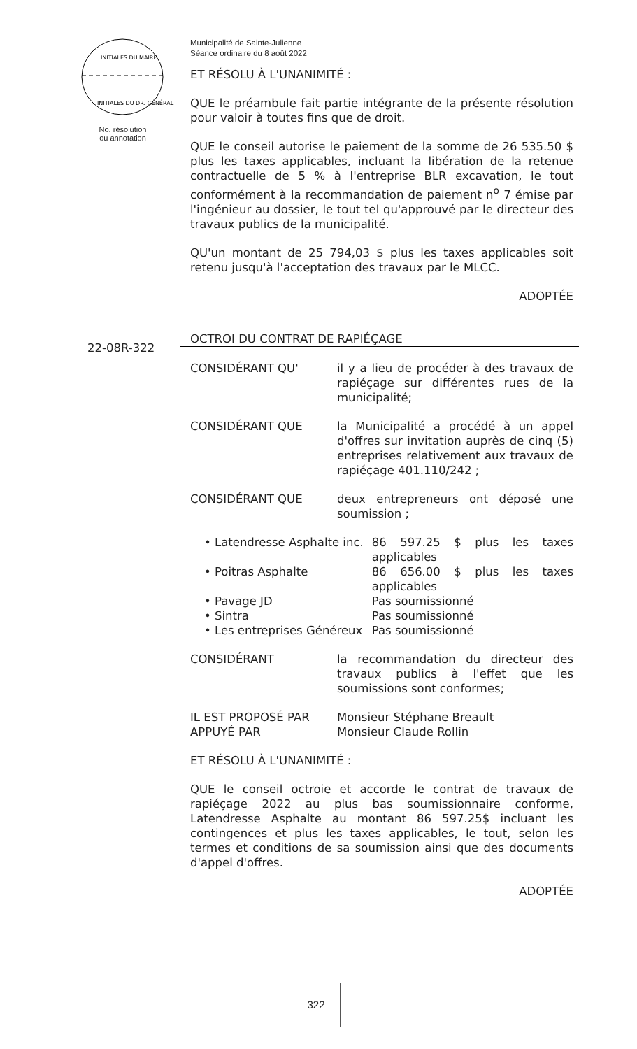INITIALES DU MAIRE
INITIALES DU DR. GÉNÉRAL
No. résolution
ou annotation
22-08R-322
Municipalité de Sainte-Julienne
Séance ordinaire du 8 août 2022
ET RÉSOLU À L'UNANIMITÉ :
QUE le préambule fait partie intégrante de la présente résolution pour valoir à toutes fins que de droit.
QUE le conseil autorise le paiement de la somme de 26 535.50 $ plus les taxes applicables, incluant la libération de la retenue contractuelle de 5 % à l'entreprise BLR excavation, le tout conformément à la recommandation de paiement n<sup>o</sup> 7 émise par l'ingénieur au dossier, le tout tel qu'approuvé par le directeur des travaux publics de la municipalité.
QU'un montant de 25 794,03 $ plus les taxes applicables soit retenu jusqu'à l'acceptation des travaux par le MLCC.
ADOPTÉE
OCTROI DU CONTRAT DE RAPIÉÇAGE
CONSIDÉRANT QU' il y a lieu de procéder à des travaux de rapiéçage sur différentes rues de la municipalité;
CONSIDÉRANT QUE la Municipalité a procédé à un appel d'offres sur invitation auprès de cinq (5) entreprises relativement aux travaux de rapiéçage 401.110/242 ;
CONSIDÉRANT QUE deux entrepreneurs ont déposé une soumission ;
• Latendresse Asphalte inc. 86 597.25 $ plus les taxes applicables
• Poitras Asphalte 86 656.00 $ plus les taxes applicables
• Pavage JD Pas soumissionné
• Sintra Pas soumissionné
• Les entreprises Généreux Pas soumissionné
CONSIDÉRANT la recommandation du directeur des travaux publics à l'effet que les soumissions sont conformes;
IL EST PROPOSÉ PAR
APPUYÉ PAR
Monsieur Stéphane Breault
Monsieur Claude Rollin
ET RÉSOLU À L'UNANIMITÉ :
QUE le conseil octroie et accorde le contrat de travaux de rapiéçage 2022 au plus bas soumissionnaire conforme, Latendresse Asphalte au montant 86 597.25$ incluant les contingences et plus les taxes applicables, le tout, selon les termes et conditions de sa soumission ainsi que des documents d'appel d'offres.
ADOPTÉE
322